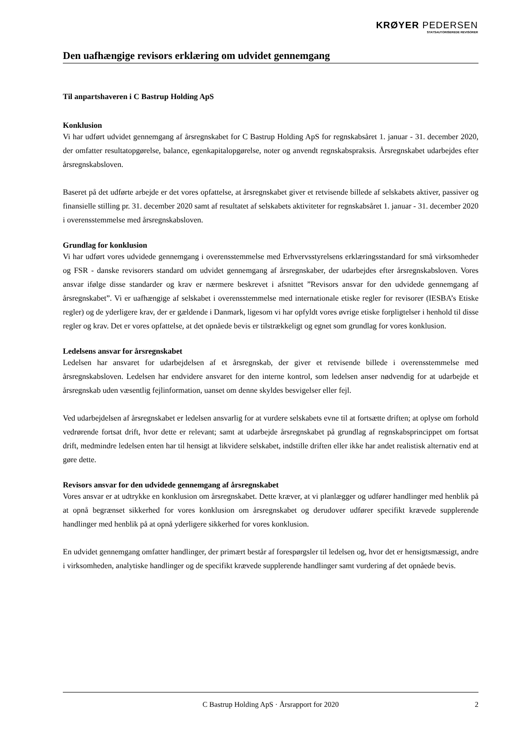KRØYER PEDERSEN
STATSAUTORISEREDE REVISORER
Den uafhængige revisors erklæring om udvidet gennemgang
Til anpartshaveren i C Bastrup Holding ApS
Konklusion
Vi har udført udvidet gennemgang af årsregnskabet for C Bastrup Holding ApS for regnskabsåret 1. januar - 31. december 2020, der omfatter resultatopgørelse, balance, egenkapitalopgørelse, noter og anvendt regnskabspraksis. Årsregnskabet udarbejdes efter årsregnskabsloven.
Baseret på det udførte arbejde er det vores opfattelse, at årsregnskabet giver et retvisende billede af selskabets aktiver, passiver og finansielle stilling pr. 31. december 2020 samt af resultatet af selskabets aktiviteter for regnskabsåret 1. januar - 31. december 2020 i overensstemmelse med årsregnskabsloven.
Grundlag for konklusion
Vi har udført vores udvidede gennemgang i overensstemmelse med Erhvervsstyrelsens erklæringsstandard for små virksomheder og FSR - danske revisorers standard om udvidet gennemgang af årsregnskaber, der udarbejdes efter årsregnskabsloven. Vores ansvar ifølge disse standarder og krav er nærmere beskrevet i afsnittet ”Revisors ansvar for den udvidede gennemgang af årsregnskabet”. Vi er uafhængige af selskabet i overensstemmelse med internationale etiske regler for revisorer (IESBA’s Etiske regler) og de yderligere krav, der er gældende i Danmark, ligesom vi har opfyldt vores øvrige etiske forpligtelser i henhold til disse regler og krav. Det er vores opfattelse, at det opnåede bevis er tilstrækkeligt og egnet som grundlag for vores konklusion.
Ledelsens ansvar for årsregnskabet
Ledelsen har ansvaret for udarbejdelsen af et årsregnskab, der giver et retvisende billede i overensstemmelse med årsregnskabsloven. Ledelsen har endvidere ansvaret for den interne kontrol, som ledelsen anser nødvendig for at udarbejde et årsregnskab uden væsentlig fejlinformation, uanset om denne skyldes besvigelser eller fejl.
Ved udarbejdelsen af årsregnskabet er ledelsen ansvarlig for at vurdere selskabets evne til at fortsætte driften; at oplyse om forhold vedrørende fortsat drift, hvor dette er relevant; samt at udarbejde årsregnskabet på grundlag af regnskabsprincippet om fortsat drift, medmindre ledelsen enten har til hensigt at likvidere selskabet, indstille driften eller ikke har andet realistisk alternativ end at gøre dette.
Revisors ansvar for den udvidede gennemgang af årsregnskabet
Vores ansvar er at udtrykke en konklusion om årsregnskabet. Dette kræver, at vi planlægger og udfører handlinger med henblik på at opnå begrænset sikkerhed for vores konklusion om årsregnskabet og derudover udfører specifikt krævede supplerende handlinger med henblik på at opnå yderligere sikkerhed for vores konklusion.
En udvidet gennemgang omfatter handlinger, der primært består af forespørgsler til ledelsen og, hvor det er hensigtsmæssigt, andre i virksomheden, analytiske handlinger og de specifikt krævede supplerende handlinger samt vurdering af det opnåede bevis.
C Bastrup Holding ApS · Årsrapport for 2020 2